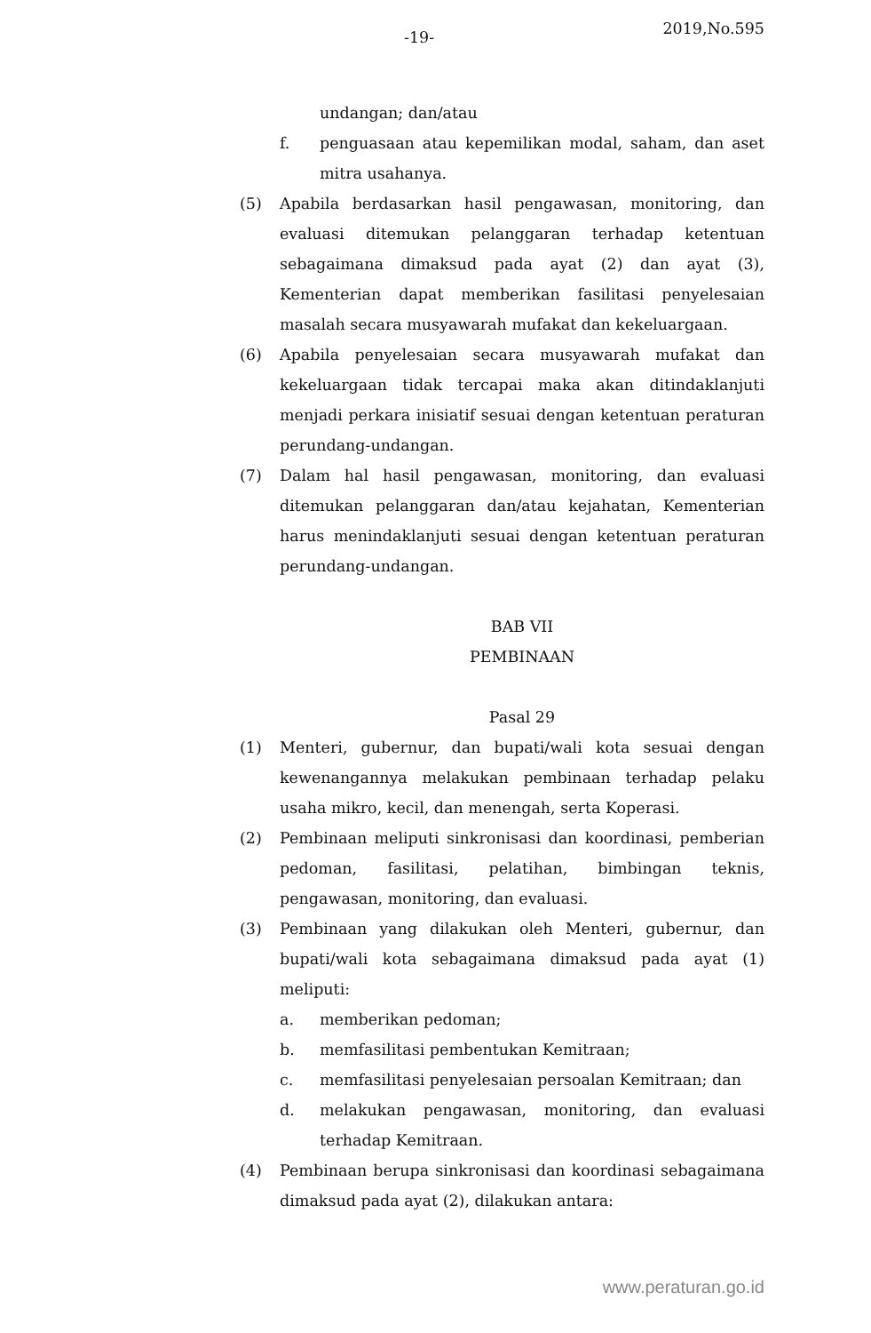-19- 2019,No.595
undangan; dan/atau
f. penguasaan atau kepemilikan modal, saham, dan aset mitra usahanya.
(5) Apabila berdasarkan hasil pengawasan, monitoring, dan evaluasi ditemukan pelanggaran terhadap ketentuan sebagaimana dimaksud pada ayat (2) dan ayat (3), Kementerian dapat memberikan fasilitasi penyelesaian masalah secara musyawarah mufakat dan kekeluargaan.
(6) Apabila penyelesaian secara musyawarah mufakat dan kekeluargaan tidak tercapai maka akan ditindaklanjuti menjadi perkara inisiatif sesuai dengan ketentuan peraturan perundang-undangan.
(7) Dalam hal hasil pengawasan, monitoring, dan evaluasi ditemukan pelanggaran dan/atau kejahatan, Kementerian harus menindaklanjuti sesuai dengan ketentuan peraturan perundang-undangan.
BAB VII
PEMBINAAN
Pasal 29
(1) Menteri, gubernur, dan bupati/wali kota sesuai dengan kewenangannya melakukan pembinaan terhadap pelaku usaha mikro, kecil, dan menengah, serta Koperasi.
(2) Pembinaan meliputi sinkronisasi dan koordinasi, pemberian pedoman, fasilitasi, pelatihan, bimbingan teknis, pengawasan, monitoring, dan evaluasi.
(3) Pembinaan yang dilakukan oleh Menteri, gubernur, dan bupati/wali kota sebagaimana dimaksud pada ayat (1) meliputi:
a. memberikan pedoman;
b. memfasilitasi pembentukan Kemitraan;
c. memfasilitasi penyelesaian persoalan Kemitraan; dan
d. melakukan pengawasan, monitoring, dan evaluasi terhadap Kemitraan.
(4) Pembinaan berupa sinkronisasi dan koordinasi sebagaimana dimaksud pada ayat (2), dilakukan antara:
www.peraturan.go.id